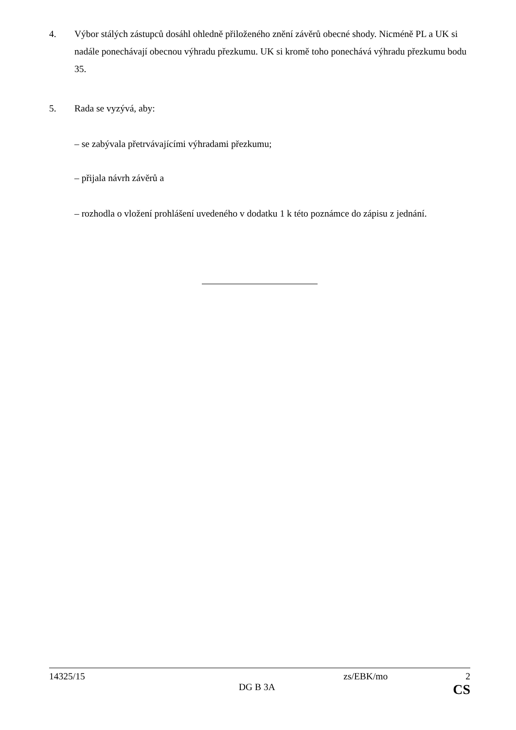4. Výbor stálých zástupců dosáhl ohledně přiloženého znění závěrů obecné shody. Nicméně PL a UK si nadále ponechávají obecnou výhradu přezkumu. UK si kromě toho ponechává výhradu přezkumu bodu 35.
5. Rada se vyzývá, aby:
– se zabývala přetrvávajícími výhradami přezkumu;
– přijala návrh závěrů a
– rozhodla o vložení prohlášení uvedeného v dodatku 1 k této poznámce do zápisu z jednání.
14325/15 zs/EBK/mo 2
DG B 3A CS